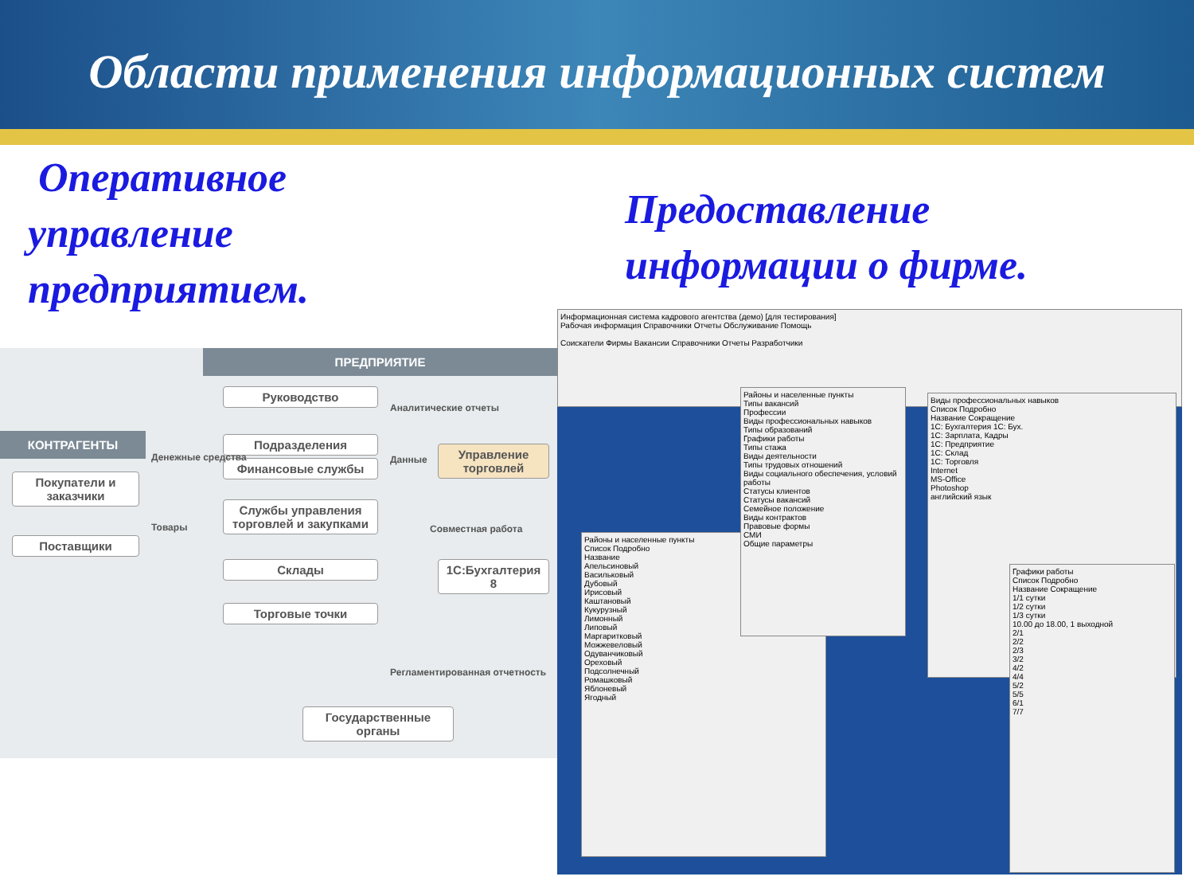Области применения информационных систем
Оперативное
управление
предприятием.
Предоставление
информации о фирме.
ПРЕДПРИЯТИЕ
КОНТРАГЕНТЫ
Руководство
Подразделения
Финансовые службы
Службы управления торговлей и закупками
Склады
Торговые точки
Покупатели и заказчики
Поставщики
Управление торговлей
1С:Бухгалтерия 8
Государственные органы
Денежные средства
Товары
Аналитические отчеты
Данные
Совместная работа
Регламентированная отчетность
Информационная система кадрового агентства (демо) [для тестирования]
Рабочая информация Справочники Отчеты Обслуживание Помощь
Соискатели Фирмы Вакансии Справочники Отчеты Разработчики
Районы и населенные пункты
Список Подробно
Название
Апельсиновый
Васильковый
Дубовый
Ирисовый
Каштановый
Кукурузный
Лимонный
Липовый
Маргаритковый
Можжевеловый
Одуванчиковый
Ореховый
Подсолнечный
Ромашковый
Яблоневый
Ягодный
Районы и населенные пункты
Типы вакансий
Профессии
Виды профессиональных навыков
Типы образований
Графики работы
Типы стажа
Виды деятельности
Типы трудовых отношений
Виды социального обеспечения, условий работы
Статусы клиентов
Статусы вакансий
Семейное положение
Виды контрактов
Правовые формы
СМИ
Общие параметры
Виды профессиональных навыков
Список Подробно
Название Сокращение
1С: Бухгалтерия 1С: Бух.
1С: Зарплата, Кадры
1С: Предприятие
1С: Склад
1С: Торговля
Internet
MS-Office
Photoshop
английский язык
Графики работы
Список Подробно
Название Сокращение
1/1 сутки
1/2 сутки
1/3 сутки
10.00 до 18.00, 1 выходной
2/1
2/2
2/3
3/2
4/2
4/4
5/2
5/5
6/1
7/7